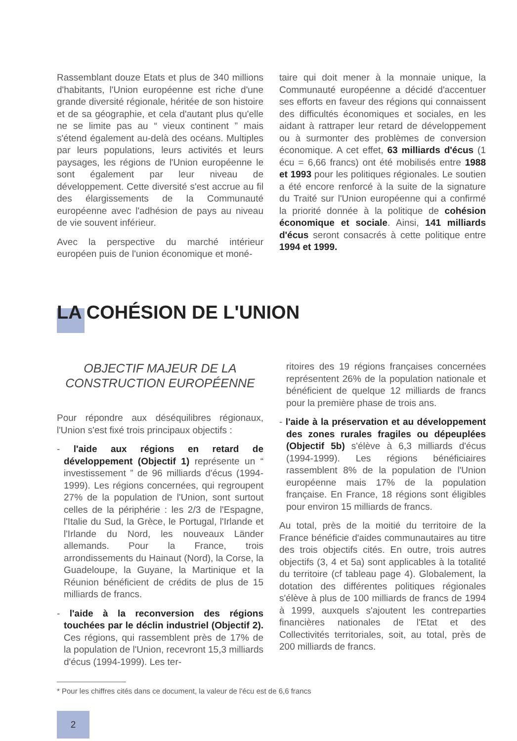Rassemblant douze Etats et plus de 340 millions d'habitants, l'Union européenne est riche d'une grande diversité régionale, héritée de son histoire et de sa géographie, et cela d'autant plus qu'elle ne se limite pas au “ vieux continent ” mais s'étend également au-delà des océans. Multiples par leurs populations, leurs activités et leurs paysages, les régions de l'Union européenne le sont également par leur niveau de développement. Cette diversité s'est accrue au fil des élargissements de la Communauté européenne avec l'adhésion de pays au niveau de vie souvent inférieur.
Avec la perspective du marché intérieur européen puis de l'union économique et moné-
taire qui doit mener à la monnaie unique, la Communauté européenne a décidé d'accentuer ses efforts en faveur des régions qui connaissent des difficultés économiques et sociales, en les aidant à rattraper leur retard de développement ou à surmonter des problèmes de conversion économique. A cet effet, 63 milliards d'écus (1 écu = 6,66 francs) ont été mobilisés entre 1988 et 1993 pour les politiques régionales. Le soutien a été encore renforcé à la suite de la signature du Traité sur l'Union européenne qui a confirmé la priorité donnée à la politique de cohésion économique et sociale. Ainsi, 141 milliards d'écus seront consacrés à cette politique entre 1994 et 1999.
LA COHÉSION DE L'UNION
OBJECTIF MAJEUR DE LA
CONSTRUCTION EUROPÉENNE
Pour répondre aux déséquilibres régionaux, l'Union s'est fixé trois principaux objectifs :
- l'aide aux régions en retard de développement (Objectif 1) représente un “ investissement ” de 96 milliards d'écus (1994-1999). Les régions concernées, qui regroupent 27% de la population de l'Union, sont surtout celles de la périphérie : les 2/3 de l'Espagne, l'Italie du Sud, la Grèce, le Portugal, l'Irlande et l'Irlande du Nord, les nouveaux Länder allemands. Pour la France, trois arrondissements du Hainaut (Nord), la Corse, la Guadeloupe, la Guyane, la Martinique et la Réunion bénéficient de crédits de plus de 15 milliards de francs.
- l'aide à la reconversion des régions touchées par le déclin industriel (Objectif 2). Ces régions, qui rassemblent près de 17% de la population de l'Union, recevront 15,3 milliards d'écus (1994-1999). Les ter-
ritoires des 19 régions françaises concernées représentent 26% de la population nationale et bénéficient de quelque 12 milliards de francs pour la première phase de trois ans.
- l'aide à la préservation et au développement des zones rurales fragiles ou dépeuplées (Objectif 5b) s'élève à 6,3 milliards d'écus (1994-1999). Les régions bénéficiaires rassemblent 8% de la population de l'Union européenne mais 17% de la population française. En France, 18 régions sont éligibles pour environ 15 milliards de francs.
Au total, près de la moitié du territoire de la France bénéficie d'aides communautaires au titre des trois objectifs cités. En outre, trois autres objectifs (3, 4 et 5a) sont applicables à la totalité du territoire (cf tableau page 4). Globalement, la dotation des différentes politiques régionales s'élève à plus de 100 milliards de francs de 1994 à 1999, auxquels s'ajoutent les contreparties financières nationales de l'Etat et des Collectivités territoriales, soit, au total, près de 200 milliards de francs.
* Pour les chiffres cités dans ce document, la valeur de l'écu est de 6,6 francs
2